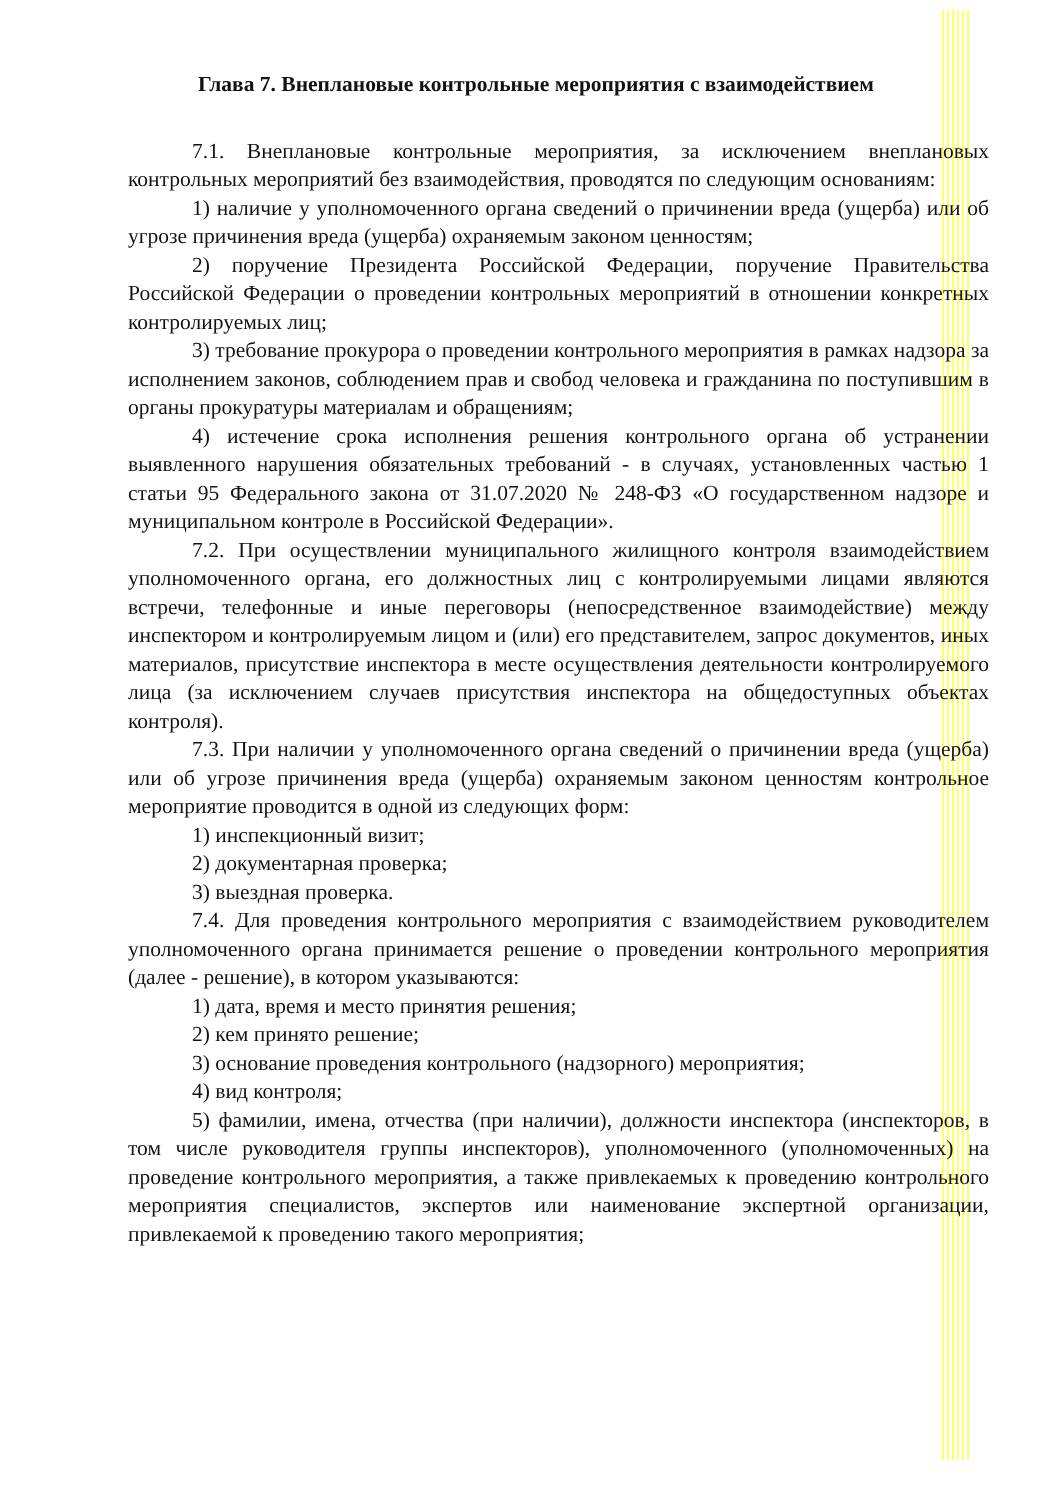Глава 7. Внеплановые контрольные мероприятия с взаимодействием
7.1. Внеплановые контрольные мероприятия, за исключением внеплановых контрольных мероприятий без взаимодействия, проводятся по следующим основаниям:
1) наличие у уполномоченного органа сведений о причинении вреда (ущерба) или об угрозе причинения вреда (ущерба) охраняемым законом ценностям;
2) поручение Президента Российской Федерации, поручение Правительства Российской Федерации о проведении контрольных мероприятий в отношении конкретных контролируемых лиц;
3) требование прокурора о проведении контрольного мероприятия в рамках надзора за исполнением законов, соблюдением прав и свобод человека и гражданина по поступившим в органы прокуратуры материалам и обращениям;
4) истечение срока исполнения решения контрольного органа об устранении выявленного нарушения обязательных требований - в случаях, установленных частью 1 статьи 95 Федерального закона от 31.07.2020 № 248-ФЗ «О государственном надзоре и муниципальном контроле в Российской Федерации».
7.2. При осуществлении муниципального жилищного контроля взаимодействием уполномоченного органа, его должностных лиц с контролируемыми лицами являются встречи, телефонные и иные переговоры (непосредственное взаимодействие) между инспектором и контролируемым лицом и (или) его представителем, запрос документов, иных материалов, присутствие инспектора в месте осуществления деятельности контролируемого лица (за исключением случаев присутствия инспектора на общедоступных объектах контроля).
7.3. При наличии у уполномоченного органа сведений о причинении вреда (ущерба) или об угрозе причинения вреда (ущерба) охраняемым законом ценностям контрольное мероприятие проводится в одной из следующих форм:
1) инспекционный визит;
2) документарная проверка;
3) выездная проверка.
7.4. Для проведения контрольного мероприятия с взаимодействием руководителем уполномоченного органа принимается решение о проведении контрольного мероприятия (далее - решение), в котором указываются:
1) дата, время и место принятия решения;
2) кем принято решение;
3) основание проведения контрольного (надзорного) мероприятия;
4) вид контроля;
5) фамилии, имена, отчества (при наличии), должности инспектора (инспекторов, в том числе руководителя группы инспекторов), уполномоченного (уполномоченных) на проведение контрольного мероприятия, а также привлекаемых к проведению контрольного мероприятия специалистов, экспертов или наименование экспертной организации, привлекаемой к проведению такого мероприятия;